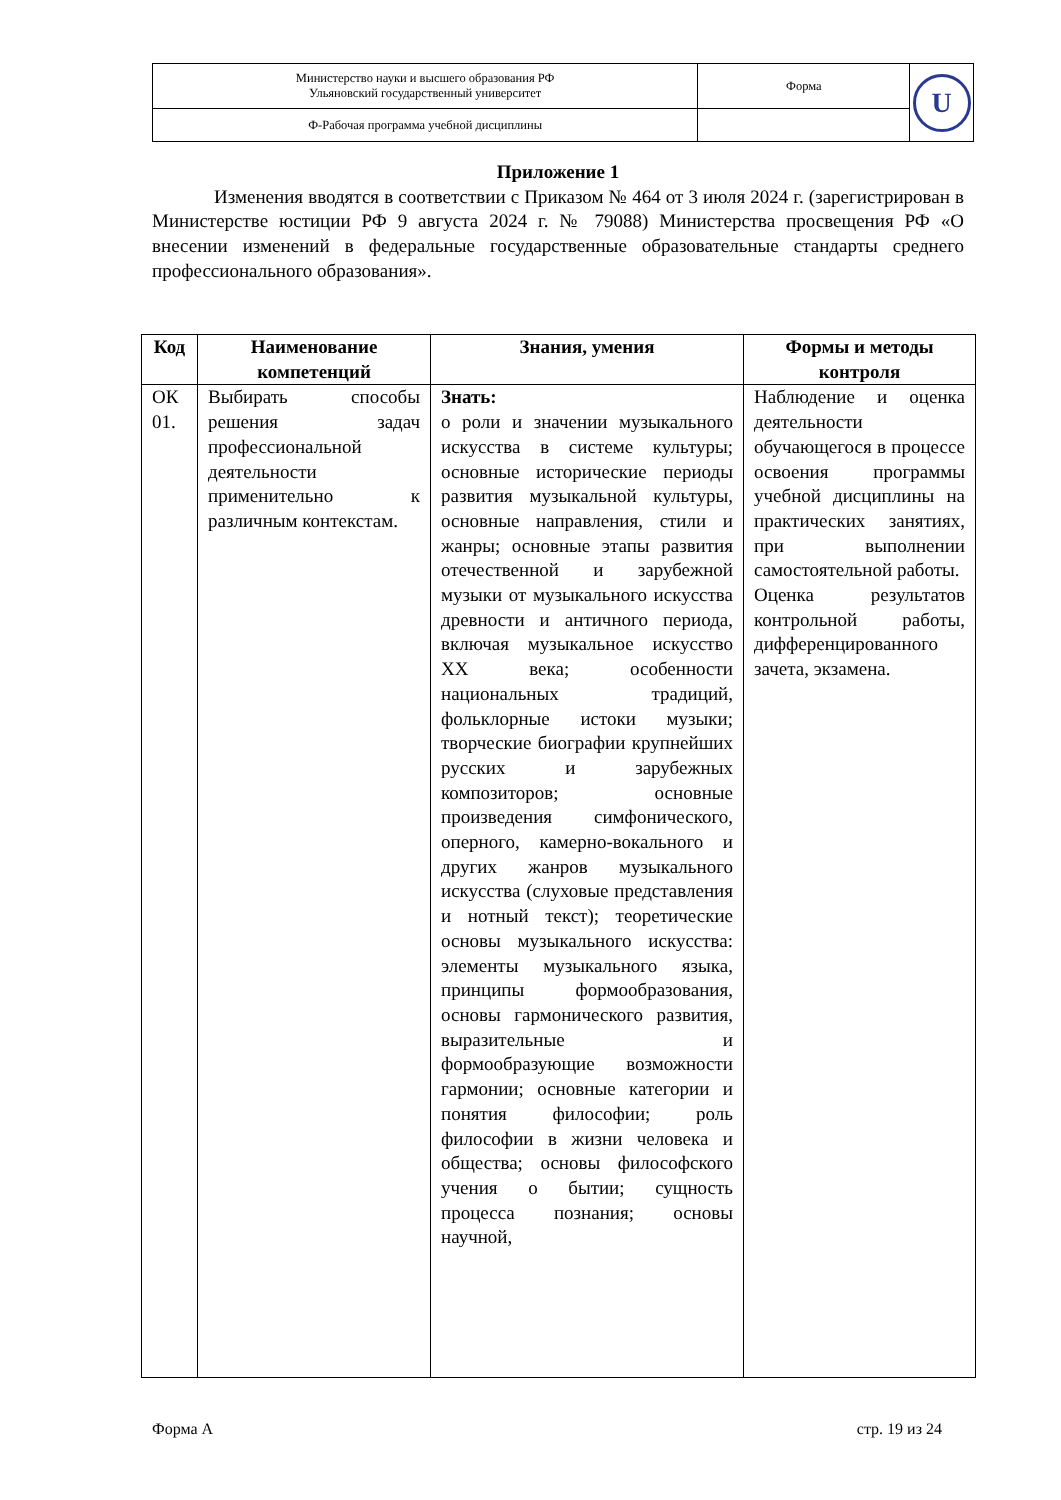| Министерство науки и высшего образования РФ Ульяновский государственный университет | Форма | U |
| Ф-Рабочая программа учебной дисциплины | | |
Приложение 1
Изменения вводятся в соответствии с Приказом № 464 от 3 июля 2024 г. (зарегистрирован в Министерстве юстиции РФ 9 августа 2024 г. № 79088) Министерства просвещения РФ «О внесении изменений в федеральные государственные образовательные стандарты среднего профессионального образования».
| Код | Наименование компетенций | Знания, умения | Формы и методы контроля |
| --- | --- | --- | --- |
| ОК 01. | Выбирать способы решения задач профессиональной деятельности применительно к различным контекстам. | Знать: о роли и значении музыкального искусства в системе культуры; основные исторические периоды развития музыкальной культуры, основные направления, стили и жанры; основные этапы развития отечественной и зарубежной музыки от музыкального искусства древности и античного периода, включая музыкальное искусство XX века; особенности национальных традиций, фольклорные истоки музыки; творческие биографии крупнейших русских и зарубежных композиторов; основные произведения симфонического, оперного, камерно-вокального и других жанров музыкального искусства (слуховые представления и нотный текст); теоретические основы музыкального искусства: элементы музыкального языка, принципы формообразования, основы гармонического развития, выразительные и формообразующие возможности гармонии; основные категории и понятия философии; роль философии в жизни человека и общества; основы философского учения о бытии; сущность процесса познания; основы научной, | Наблюдение и оценка деятельности обучающегося в процессе освоения программы учебной дисциплины на практических занятиях, при выполнении самостоятельной работы. Оценка результатов контрольной работы, дифференцированного зачета, экзамена. |
Форма А стр. 19 из 24